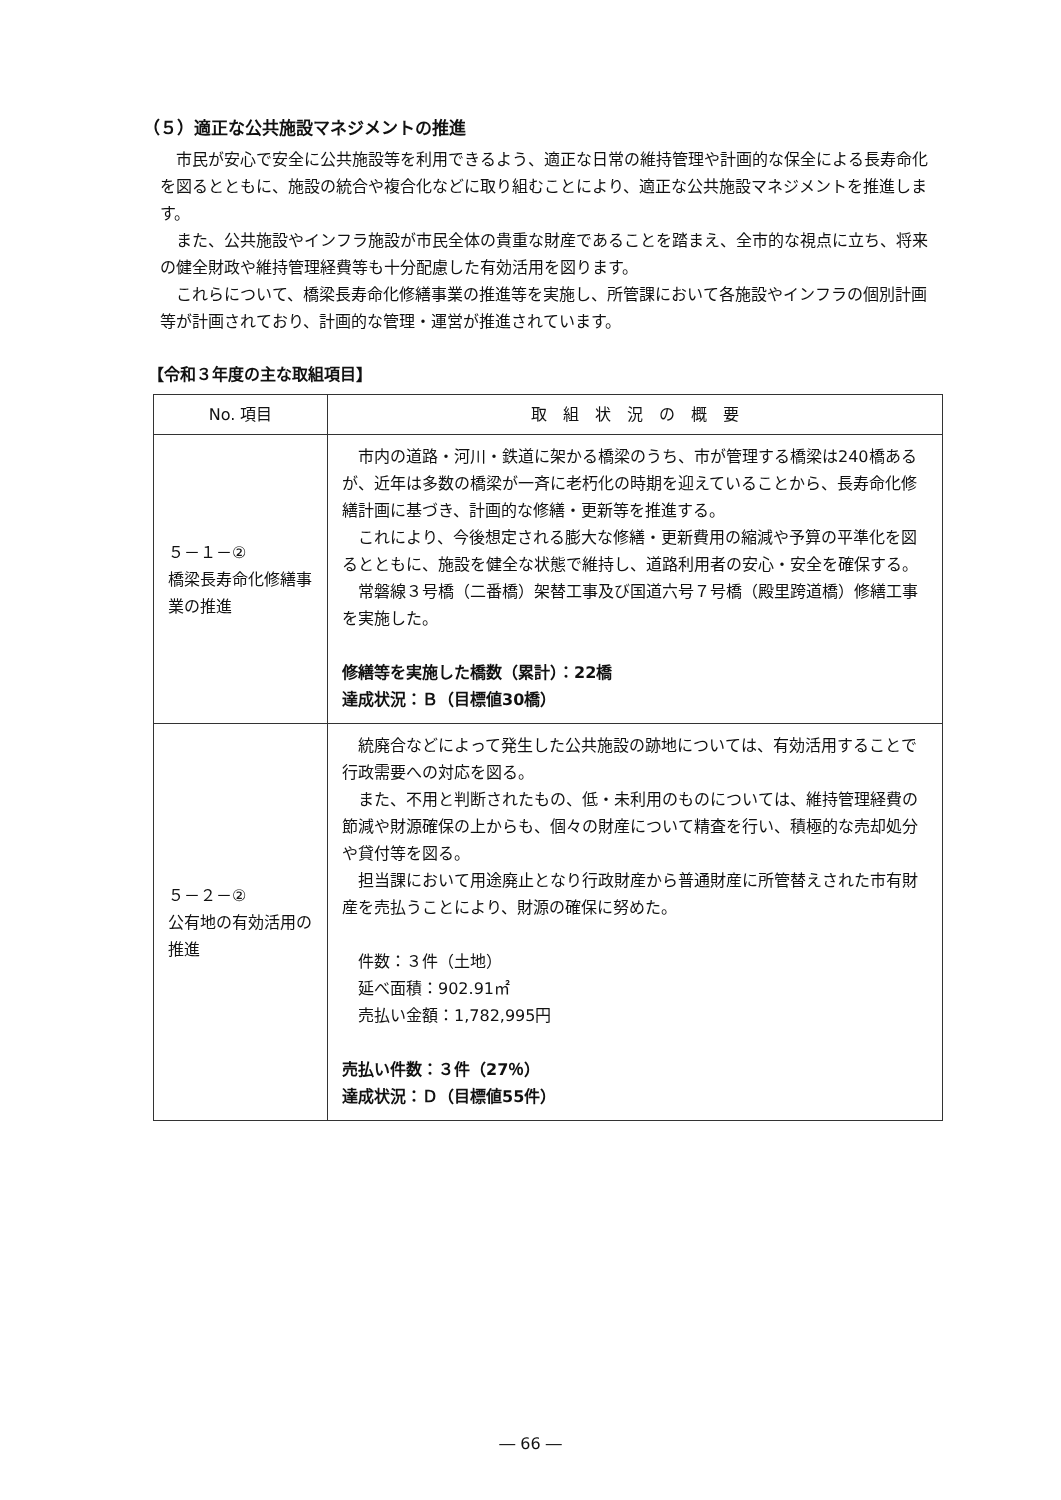（５）適正な公共施設マネジメントの推進
市民が安心で安全に公共施設等を利用できるよう、適正な日常の維持管理や計画的な保全による長寿命化を図るとともに、施設の統合や複合化などに取り組むことにより、適正な公共施設マネジメントを推進します。
また、公共施設やインフラ施設が市民全体の貴重な財産であることを踏まえ、全市的な視点に立ち、将来の健全財政や維持管理経費等も十分配慮した有効活用を図ります。
これらについて、橋梁長寿命化修繕事業の推進等を実施し、所管課において各施設やインフラの個別計画等が計画されており、計画的な管理・運営が推進されています。
【令和３年度の主な取組項目】
| No. 項目 | 取 組 状 況 の 概 要 |
| --- | --- |
| ５－１－② 橋梁長寿命化修繕事業の推進 | 市内の道路・河川・鉄道に架かる橋梁のうち、市が管理する橋梁は240橋あるが、近年は多数の橋梁が一斉に老朽化の時期を迎えていることから、長寿命化修繕計画に基づき、計画的な修繕・更新等を推進する。 これにより、今後想定される膨大な修繕・更新費用の縮減や予算の平準化を図るとともに、施設を健全な状態で維持し、道路利用者の安心・安全を確保する。 常磐線３号橋（二番橋）架替工事及び国道六号７号橋（殿里跨道橋）修繕工事を実施した。 修繕等を実施した橋数（累計）：22橋 達成状況：Ｂ（目標値30橋） |
| ５－２－② 公有地の有効活用の推進 | 統廃合などによって発生した公共施設の跡地については、有効活用することで行政需要への対応を図る。 また、不用と判断されたもの、低・未利用のものについては、維持管理経費の節減や財源確保の上からも、個々の財産について精査を行い、積極的な売却処分や貸付等を図る。 担当課において用途廃止となり行政財産から普通財産に所管替えされた市有財産を売払うことにより、財源の確保に努めた。 件数：３件（土地） 延べ面積：902.91㎡ 売払い金額：1,782,995円 売払い件数：３件（27％） 達成状況：Ｄ（目標値55件） |
― 66 ―